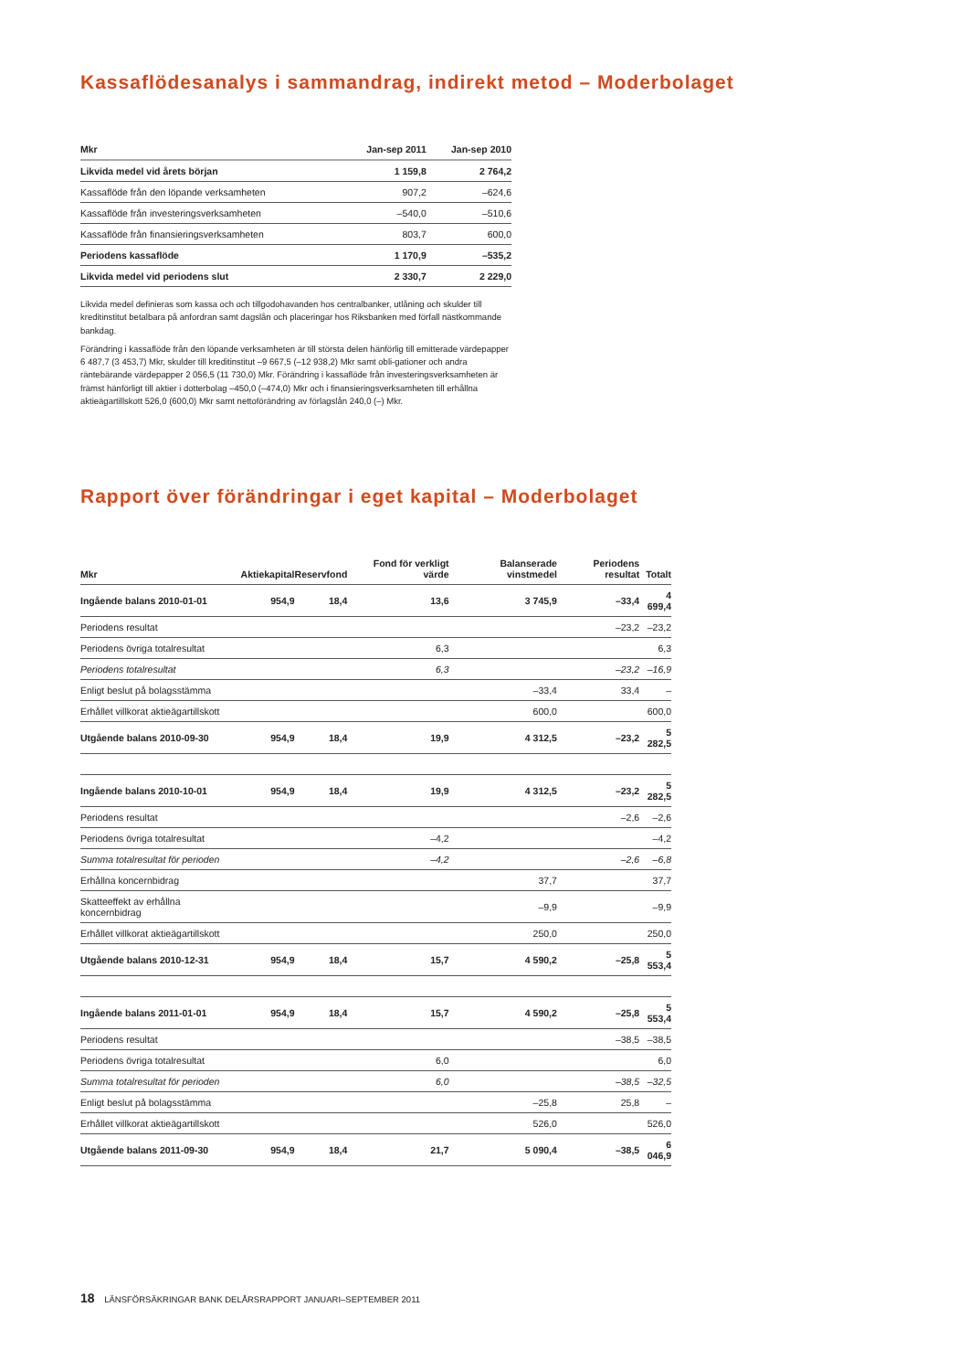Kassaflödesanalys i sammandrag, indirekt metod – Moderbolaget
| Mkr | Jan-sep 2011 | Jan-sep 2010 |
| --- | --- | --- |
| Likvida medel vid årets början | 1 159,8 | 2 764,2 |
| Kassaflöde från den löpande verksamheten | 907,2 | –624,6 |
| Kassaflöde från investeringsverksamheten | –540,0 | –510,6 |
| Kassaflöde från finansieringsverksamheten | 803,7 | 600,0 |
| Periodens kassaflöde | 1 170,9 | –535,2 |
| Likvida medel vid periodens slut | 2 330,7 | 2 229,0 |
Likvida medel definieras som kassa och och tillgodohavanden hos centralbanker, utlåning och skulder till kreditinstitut betalbara på anfordran samt dagslån och placeringar hos Riksbanken med förfall nästkommande bankdag.
Förändring i kassaflöde från den löpande verksamheten är till största delen hänförlig till emitterade värdepapper 6 487,7 (3 453,7) Mkr, skulder till kreditinstitut –9 667,5 (–12 938,2) Mkr samt obli-gationer och andra räntebärande värdepapper 2 056,5 (11 730,0) Mkr. Förändring i kassaflöde från investeringsverksamheten är främst hänförligt till aktier i dotterbolag –450,0 (–474,0) Mkr och i finansieringsverksamheten till erhållna aktieägartillskott 526,0 (600,0) Mkr samt nettoförändring av förlagslån 240,0 (–) Mkr.
Rapport över förändringar i eget kapital – Moderbolaget
| Mkr | Aktiekapital | Reservfond | Fond för verkligt värde | Balanserade vinstmedel | Periodens resultat | Totalt |
| --- | --- | --- | --- | --- | --- | --- |
| Ingående balans 2010-01-01 | 954,9 | 18,4 | 13,6 | 3 745,9 | –33,4 | 4 699,4 |
| Periodens resultat | | | | | –23,2 | –23,2 |
| Periodens övriga totalresultat | | | 6,3 | | | 6,3 |
| Periodens totalresultat | | | 6,3 | | –23,2 | –16,9 |
| Enligt beslut på bolagsstämma | | | | –33,4 | 33,4 | – |
| Erhållet villkorat aktieägartillskott | | | | 600,0 | | 600,0 |
| Utgående balans 2010-09-30 | 954,9 | 18,4 | 19,9 | 4 312,5 | –23,2 | 5 282,5 |
| Ingående balans 2010-10-01 | 954,9 | 18,4 | 19,9 | 4 312,5 | –23,2 | 5 282,5 |
| Periodens resultat | | | | | –2,6 | –2,6 |
| Periodens övriga totalresultat | | | –4,2 | | | –4,2 |
| Summa totalresultat för perioden | | | –4,2 | | –2,6 | –6,8 |
| Erhållna koncernbidrag | | | | 37,7 | | 37,7 |
| Skatteeffekt av erhållna koncernbidrag | | | | –9,9 | | –9,9 |
| Erhållet villkorat aktieägartillskott | | | | 250,0 | | 250,0 |
| Utgående balans 2010-12-31 | 954,9 | 18,4 | 15,7 | 4 590,2 | –25,8 | 5 553,4 |
| Ingående balans 2011-01-01 | 954,9 | 18,4 | 15,7 | 4 590,2 | –25,8 | 5 553,4 |
| Periodens resultat | | | | | –38,5 | –38,5 |
| Periodens övriga totalresultat | | | 6,0 | | | 6,0 |
| Summa totalresultat för perioden | | | 6,0 | | –38,5 | –32,5 |
| Enligt beslut på bolagsstämma | | | | –25,8 | 25,8 | – |
| Erhållet villkorat aktieägartillskott | | | | 526,0 | | 526,0 |
| Utgående balans 2011-09-30 | 954,9 | 18,4 | 21,7 | 5 090,4 | –38,5 | 6 046,9 |
18 LÄNSFÖRSÄKRINGAR BANK DELÅRSRAPPORT JANUARI–SEPTEMBER 2011